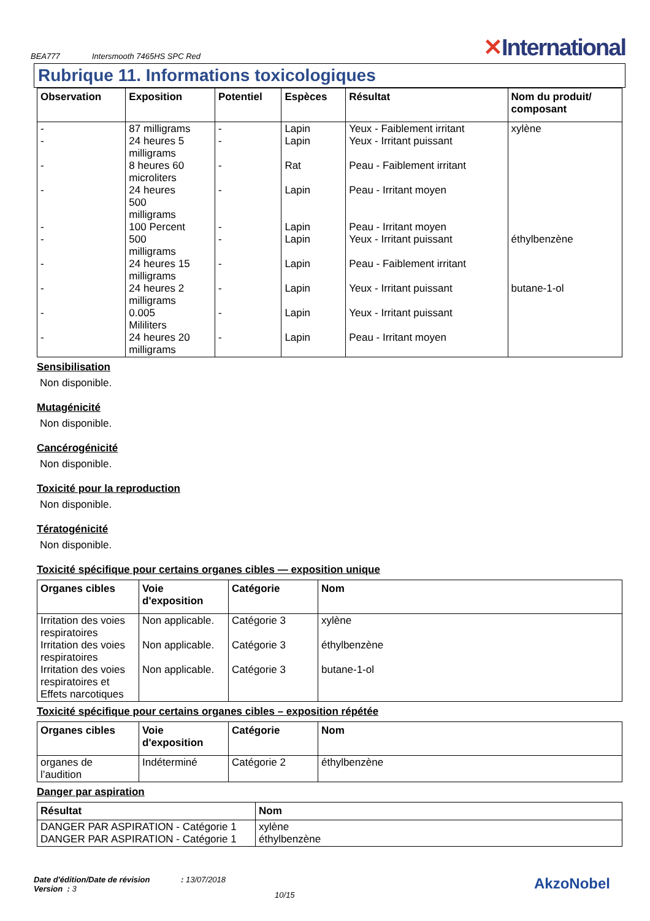BEA777
Intersmooth 7465HS SPC Red
✕International
Rubrique 11. Informations toxicologiques
| Observation | Exposition | Potentiel | Espèces | Résultat | Nom du produit/ composant |
| --- | --- | --- | --- | --- | --- |
| - - - - - - - - - - | 87 milligrams 24 heures 5 milligrams 8 heures 60 microliters 24 heures 500 milligrams 100 Percent 500 milligrams 24 heures 15 milligrams 24 heures 2 milligrams 0.005 Mililiters 24 heures 20 milligrams | - - - - - - - - - - | Lapin Lapin Rat Lapin Lapin Lapin Lapin Lapin Lapin Lapin | Yeux - Faiblement irritant Yeux - Irritant puissant Peau - Faiblement irritant Peau - Irritant moyen Peau - Irritant moyen Yeux - Irritant puissant Peau - Faiblement irritant Yeux - Irritant puissant Yeux - Irritant puissant Peau - Irritant moyen | xylène éthylbenzène butane-1-ol |
Sensibilisation
Non disponible.
Mutagénicité
Non disponible.
Cancérogénicité
Non disponible.
Toxicité pour la reproduction
Non disponible.
Tératogénicité
Non disponible.
Toxicité spécifique pour certains organes cibles — exposition unique
| Organes cibles | Voie d'exposition | Catégorie | Nom |
| --- | --- | --- | --- |
| Irritation des voies respiratoires Irritation des voies respiratoires Irritation des voies respiratoires et Effets narcotiques | Non applicable. Non applicable. Non applicable. | Catégorie 3 Catégorie 3 Catégorie 3 | xylène éthylbenzène butane-1-ol |
Toxicité spécifique pour certains organes cibles – exposition répétée
| Organes cibles | Voie d'exposition | Catégorie | Nom |
| --- | --- | --- | --- |
| organes de l’audition | Indéterminé | Catégorie 2 | éthylbenzène |
Danger par aspiration
| Résultat | Nom |
| --- | --- |
| DANGER PAR ASPIRATION - Catégorie 1 DANGER PAR ASPIRATION - Catégorie 1 | xylène éthylbenzène |
Date d'édition/Date de révision : 13/07/2018
Version : 3
10/15
AkzoNobel